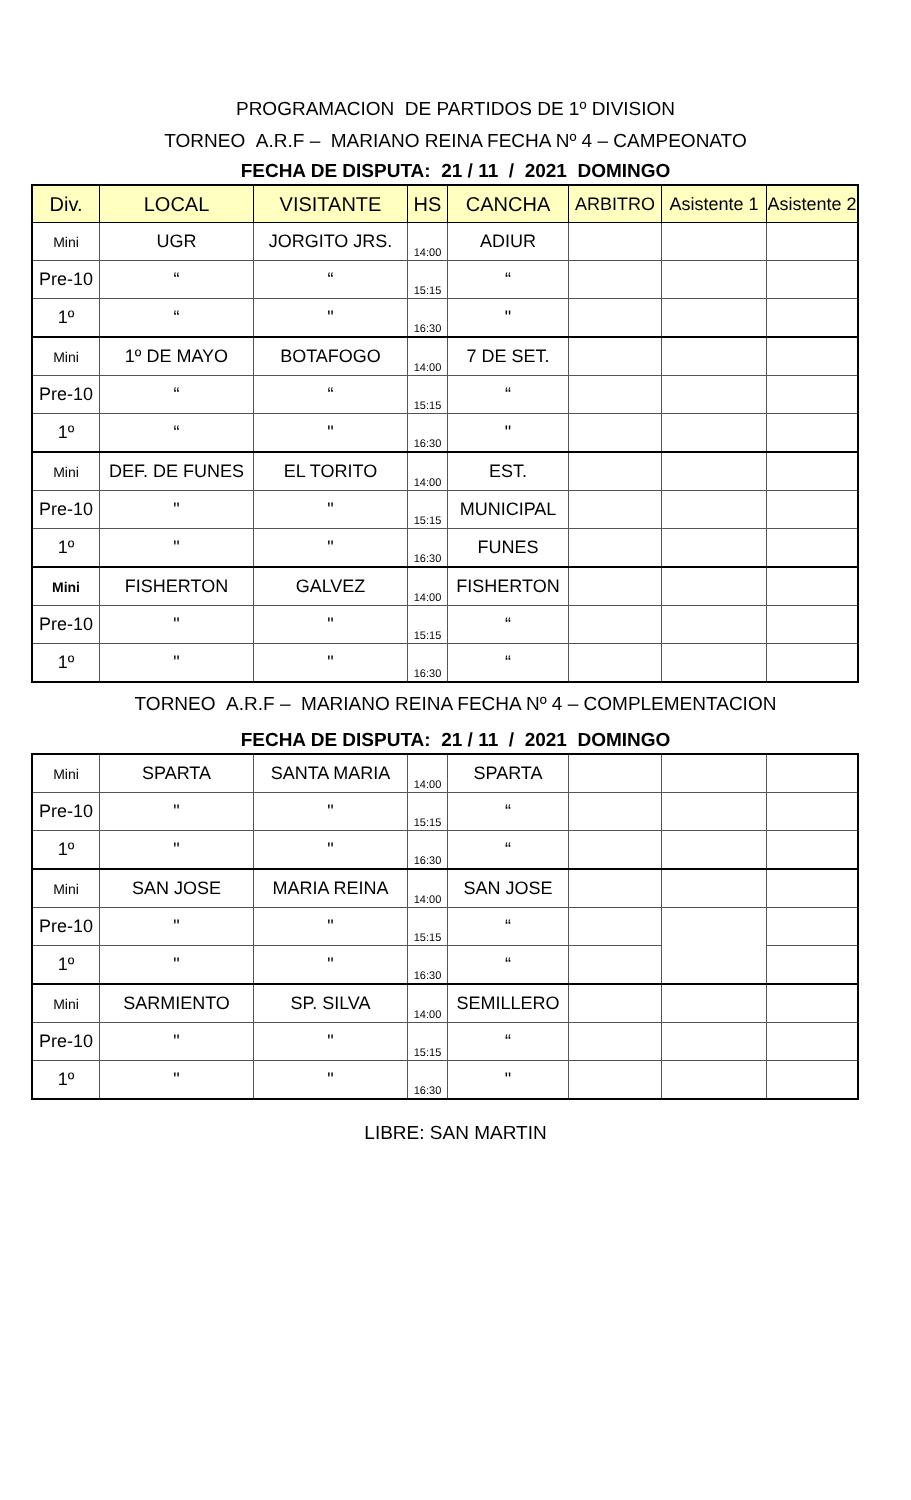PROGRAMACION DE PARTIDOS DE 1º DIVISION
TORNEO A.R.F – MARIANO REINA FECHA Nº 4 – CAMPEONATO
FECHA DE DISPUTA: 21 / 11 / 2021 DOMINGO
| Div. | LOCAL | VISITANTE | HS | CANCHA | ARBITRO | Asistente 1 | Asistente 2 |
| --- | --- | --- | --- | --- | --- | --- | --- |
| Mini | UGR | JORGITO JRS. | 14:00 | ADIUR | | | |
| Pre-10 | “ | “ | 15:15 | “ | | | |
| 1º | “ | " | 16:30 | " | | | |
| Mini | 1º DE MAYO | BOTAFOGO | 14:00 | 7 DE SET. | | | |
| Pre-10 | “ | “ | 15:15 | “ | | | |
| 1º | “ | " | 16:30 | " | | | |
| Mini | DEF. DE FUNES | EL TORITO | 14:00 | EST. | | | |
| Pre-10 | " | " | 15:15 | MUNICIPAL | | | |
| 1º | " | " | 16:30 | FUNES | | | |
| Mini | FISHERTON | GALVEZ | 14:00 | FISHERTON | | | |
| Pre-10 | " | " | 15:15 | “ | | | |
| 1º | " | " | 16:30 | “ | | | |
TORNEO A.R.F – MARIANO REINA FECHA Nº 4 – COMPLEMENTACION
FECHA DE DISPUTA: 21 / 11 / 2021 DOMINGO
| Mini | SPARTA | SANTA MARIA | 14:00 | SPARTA | | | |
| Pre-10 | " | " | 15:15 | “ | | | |
| 1º | " | " | 16:30 | “ | | | |
| Mini | SAN JOSE | MARIA REINA | 14:00 | SAN JOSE | | | |
| Pre-10 | " | " | 15:15 | “ | | | |
| 1º | " | " | 16:30 | “ | | | |
| Mini | SARMIENTO | SP. SILVA | 14:00 | SEMILLERO | | | |
| Pre-10 | " | " | 15:15 | “ | | | |
| 1º | " | " | 16:30 | " | | | |
LIBRE: SAN MARTIN